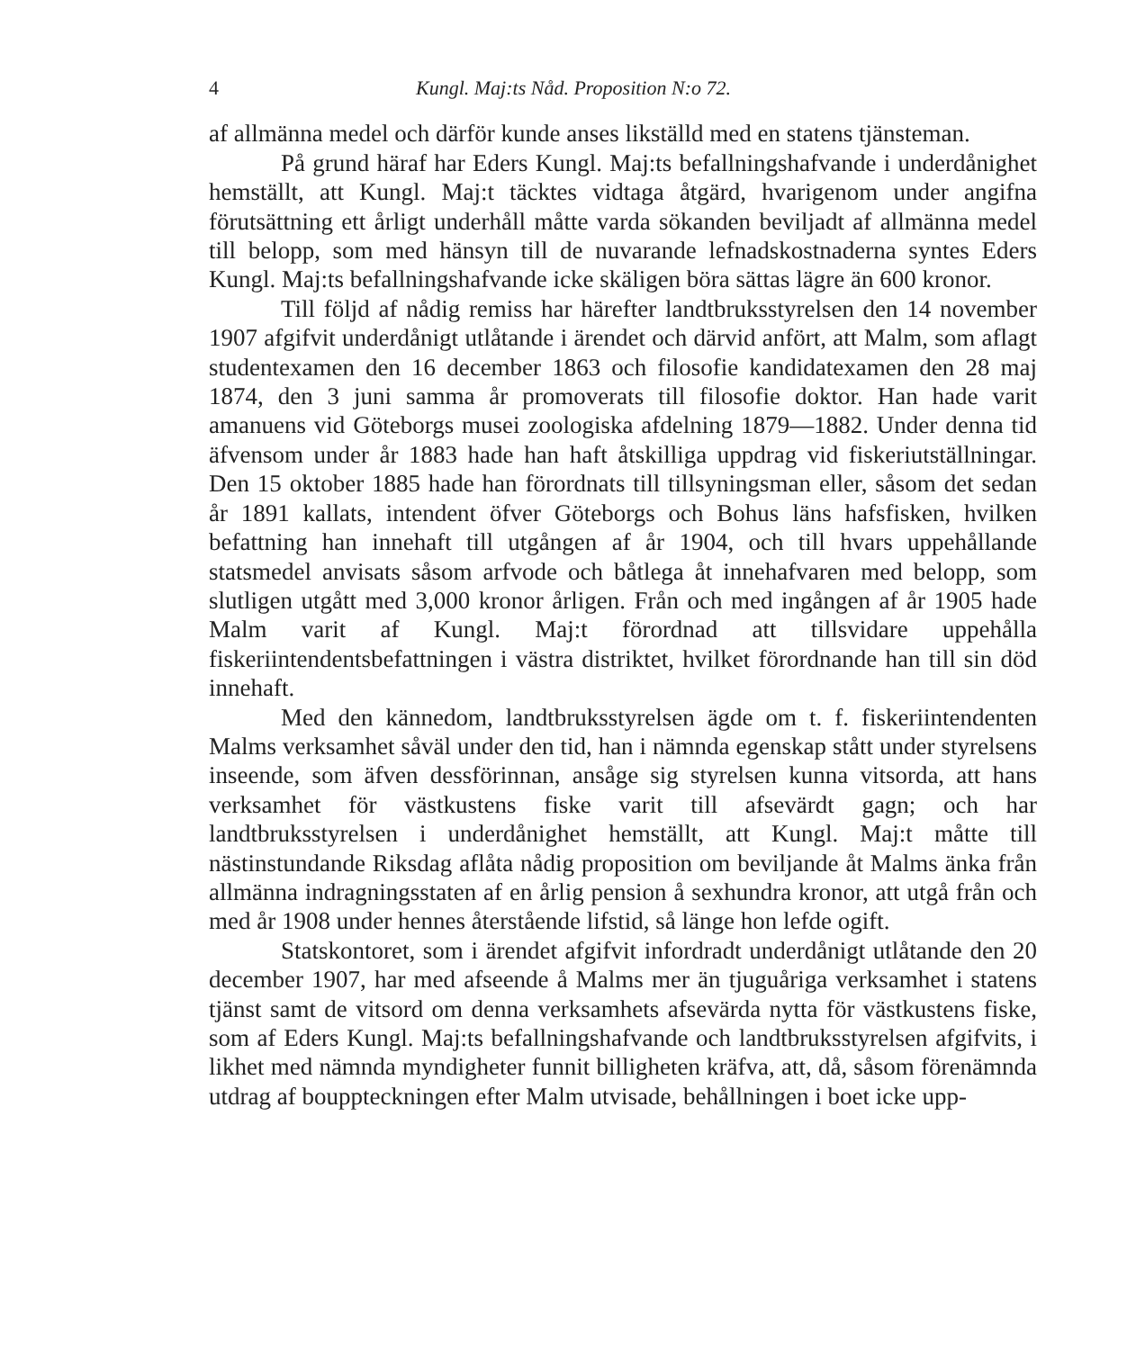4 Kungl. Maj:ts Nåd. Proposition N:o 72.
af allmänna medel och därför kunde anses likställd med en statens tjänsteman.
På grund häraf har Eders Kungl. Maj:ts befallningshafvande i underdånighet hemställt, att Kungl. Maj:t täcktes vidtaga åtgärd, hvarigenom under angifna förutsättning ett årligt underhåll måtte varda sökanden beviljadt af allmänna medel till belopp, som med hänsyn till de nuvarande lefnadskostnaderna syntes Eders Kungl. Maj:ts befallningshafvande icke skäligen böra sättas lägre än 600 kronor.
Till följd af nådig remiss har härefter landtbruksstyrelsen den 14 november 1907 afgifvit underdånigt utlåtande i ärendet och därvid anfört, att Malm, som aflagt studentexamen den 16 december 1863 och filosofie kandidatexamen den 28 maj 1874, den 3 juni samma år promoverats till filosofie doktor. Han hade varit amanuens vid Göteborgs musei zoologiska afdelning 1879—1882. Under denna tid äfvensom under år 1883 hade han haft åtskilliga uppdrag vid fiskeriutställningar. Den 15 oktober 1885 hade han förordnats till tillsyningsman eller, såsom det sedan år 1891 kallats, intendent öfver Göteborgs och Bohus läns hafsfisken, hvilken befattning han innehaft till utgången af år 1904, och till hvars uppehållande statsmedel anvisats såsom arfvode och båtlega åt innehafvaren med belopp, som slutligen utgått med 3,000 kronor årligen. Från och med ingången af år 1905 hade Malm varit af Kungl. Maj:t förordnad att tillsvidare uppehålla fiskeriintendentsbefattningen i västra distriktet, hvilket förordnande han till sin död innehaft.
Med den kännedom, landtbruksstyrelsen ägde om t. f. fiskeriintendenten Malms verksamhet såväl under den tid, han i nämnda egenskap stått under styrelsens inseende, som äfven dessförinnan, ansåge sig styrelsen kunna vitsorda, att hans verksamhet för västkustens fiske varit till afsevärdt gagn; och har landtbruksstyrelsen i underdånighet hemställt, att Kungl. Maj:t måtte till nästinstundande Riksdag aflåta nådig proposition om beviljande åt Malms änka från allmänna indragningsstaten af en årlig pension å sexhundra kronor, att utgå från och med år 1908 under hennes återstående lifstid, så länge hon lefde ogift.
Statskontoret, som i ärendet afgifvit infordradt underdånigt utlåtande den 20 december 1907, har med afseende å Malms mer än tjuguåriga verksamhet i statens tjänst samt de vitsord om denna verksamhets afsevärda nytta för västkustens fiske, som af Eders Kungl. Maj:ts befallningshafvande och landtbruksstyrelsen afgifvits, i likhet med nämnda myndigheter funnit billigheten kräfva, att, då, såsom förenämnda utdrag af bouppteckningen efter Malm utvisade, behållningen i boet icke upp-